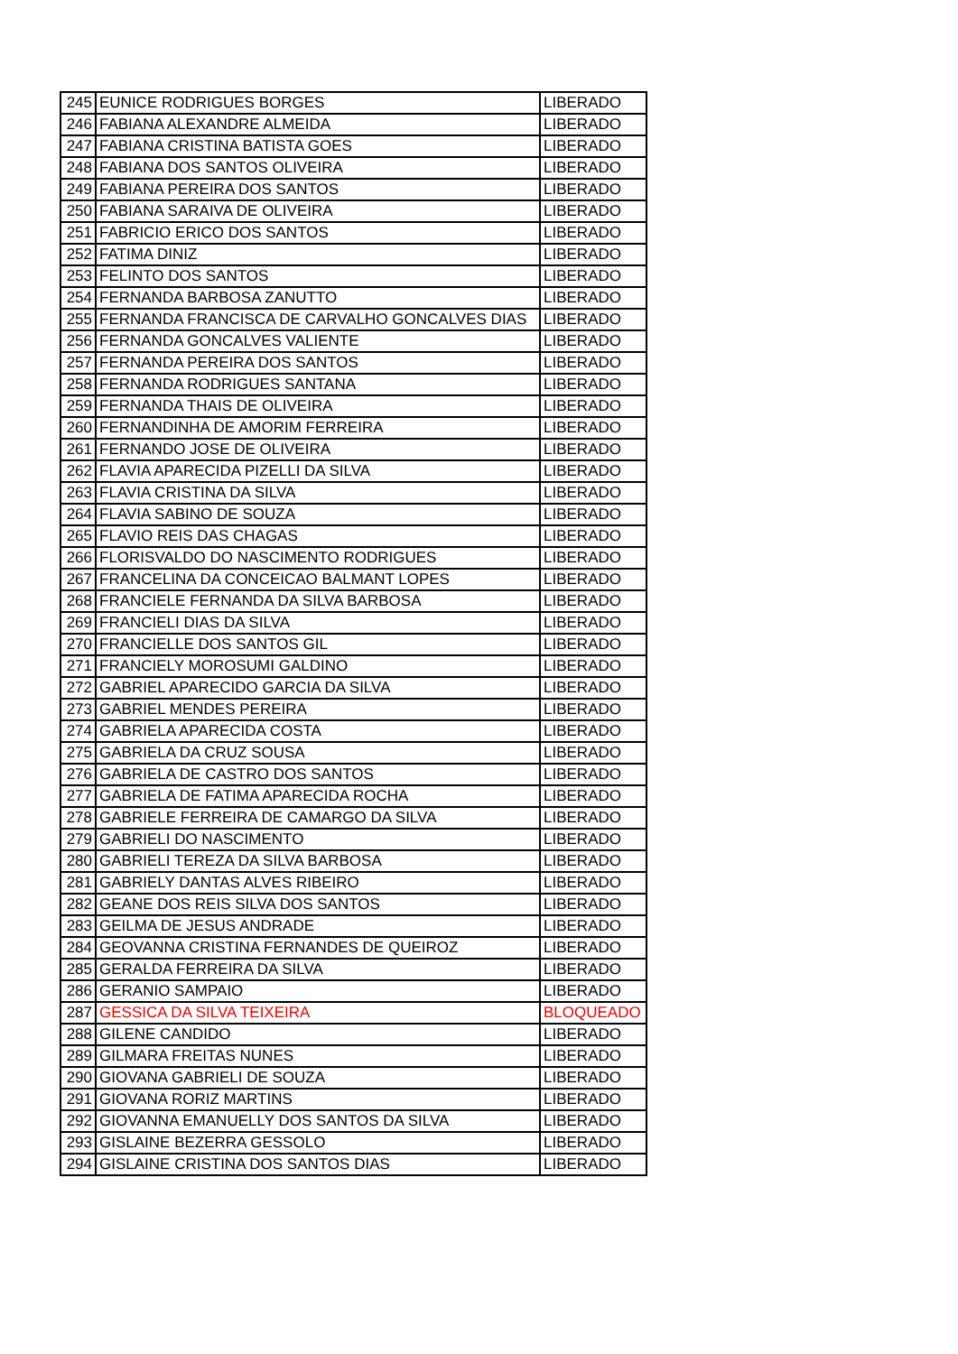| 245 | EUNICE RODRIGUES BORGES | LIBERADO |
| 246 | FABIANA ALEXANDRE ALMEIDA | LIBERADO |
| 247 | FABIANA CRISTINA BATISTA GOES | LIBERADO |
| 248 | FABIANA DOS SANTOS OLIVEIRA | LIBERADO |
| 249 | FABIANA PEREIRA DOS SANTOS | LIBERADO |
| 250 | FABIANA SARAIVA DE OLIVEIRA | LIBERADO |
| 251 | FABRICIO ERICO DOS SANTOS | LIBERADO |
| 252 | FATIMA DINIZ | LIBERADO |
| 253 | FELINTO DOS SANTOS | LIBERADO |
| 254 | FERNANDA BARBOSA ZANUTTO | LIBERADO |
| 255 | FERNANDA FRANCISCA DE CARVALHO GONCALVES DIAS | LIBERADO |
| 256 | FERNANDA GONCALVES VALIENTE | LIBERADO |
| 257 | FERNANDA PEREIRA DOS SANTOS | LIBERADO |
| 258 | FERNANDA RODRIGUES SANTANA | LIBERADO |
| 259 | FERNANDA THAIS DE OLIVEIRA | LIBERADO |
| 260 | FERNANDINHA DE AMORIM FERREIRA | LIBERADO |
| 261 | FERNANDO JOSE DE OLIVEIRA | LIBERADO |
| 262 | FLAVIA APARECIDA PIZELLI DA SILVA | LIBERADO |
| 263 | FLAVIA CRISTINA DA SILVA | LIBERADO |
| 264 | FLAVIA SABINO DE SOUZA | LIBERADO |
| 265 | FLAVIO REIS DAS CHAGAS | LIBERADO |
| 266 | FLORISVALDO DO NASCIMENTO RODRIGUES | LIBERADO |
| 267 | FRANCELINA DA CONCEICAO BALMANT LOPES | LIBERADO |
| 268 | FRANCIELE FERNANDA DA SILVA BARBOSA | LIBERADO |
| 269 | FRANCIELI DIAS DA SILVA | LIBERADO |
| 270 | FRANCIELLE DOS SANTOS GIL | LIBERADO |
| 271 | FRANCIELY MOROSUMI GALDINO | LIBERADO |
| 272 | GABRIEL APARECIDO GARCIA DA SILVA | LIBERADO |
| 273 | GABRIEL MENDES PEREIRA | LIBERADO |
| 274 | GABRIELA APARECIDA COSTA | LIBERADO |
| 275 | GABRIELA DA CRUZ SOUSA | LIBERADO |
| 276 | GABRIELA DE CASTRO DOS SANTOS | LIBERADO |
| 277 | GABRIELA DE FATIMA APARECIDA ROCHA | LIBERADO |
| 278 | GABRIELE FERREIRA DE CAMARGO DA SILVA | LIBERADO |
| 279 | GABRIELI DO NASCIMENTO | LIBERADO |
| 280 | GABRIELI TEREZA DA SILVA BARBOSA | LIBERADO |
| 281 | GABRIELY DANTAS ALVES RIBEIRO | LIBERADO |
| 282 | GEANE DOS REIS SILVA DOS SANTOS | LIBERADO |
| 283 | GEILMA DE JESUS ANDRADE | LIBERADO |
| 284 | GEOVANNA CRISTINA FERNANDES DE QUEIROZ | LIBERADO |
| 285 | GERALDA FERREIRA DA SILVA | LIBERADO |
| 286 | GERANIO SAMPAIO | LIBERADO |
| 287 | GESSICA DA SILVA TEIXEIRA | BLOQUEADO |
| 288 | GILENE CANDIDO | LIBERADO |
| 289 | GILMARA FREITAS NUNES | LIBERADO |
| 290 | GIOVANA GABRIELI DE SOUZA | LIBERADO |
| 291 | GIOVANA RORIZ MARTINS | LIBERADO |
| 292 | GIOVANNA EMANUELLY DOS SANTOS DA SILVA | LIBERADO |
| 293 | GISLAINE BEZERRA GESSOLO | LIBERADO |
| 294 | GISLAINE CRISTINA DOS SANTOS DIAS | LIBERADO |